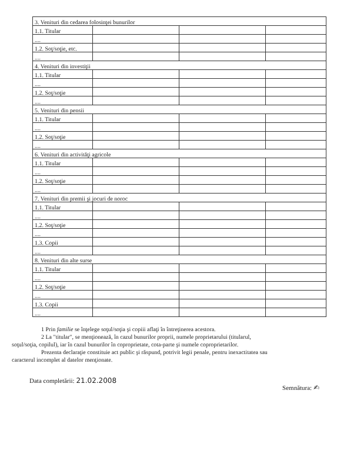| 3. Venituri din cedarea folosinţei bunurilor | | | |
| 1.1. Titular | | | |
| .... | | | |
| 1.2. Soţ/soţie, etc. | | | |
| .... | | | |
| 4. Venituri din investiţii | | | |
| 1.1. Titular | | | |
| .... | | | |
| 1.2. Soţ/soţie | | | |
| .... | | | |
| 5. Venituri din pensii | | | |
| 1.1. Titular | | | |
| .... | | | |
| 1.2. Soţ/soţie | | | |
| .... | | | |
| 6. Venituri din activităţi agricole | | | |
| 1.1. Titular | | | |
| .... | | | |
| 1.2. Soţ/soţie | | | |
| .... | | | |
| 7. Venituri din premii şi jocuri de noroc | | | |
| 1.1. Titular | | | |
| .... | | | |
| 1.2. Soţ/soţie | | | |
| .... | | | |
| 1.3. Copii | | | |
| .... | | | |
| 8. Venituri din alte surse | | | |
| 1.1. Titular | | | |
| .... | | | |
| 1.2. Soţ/soţie | | | |
| .... | | | |
| 1.3. Copii | | | |
| .... | | | |
1 Prin familie se înţelege soţul/soţia şi copiii aflaţi în întreţinerea acestora.
2 La "titular", se menţionează, în cazul bunurilor proprii, numele proprietarului (titularul,
soţul/soţia, copilul), iar în cazul bunurilor în coproprietate, cota-parte şi numele coproprietarilor.
Prezenta declaraţie constituie act public şi răspund, potrivit legii penale, pentru inexactitatea sau
caracterul incomplet al datelor menţionate.
Data completării: 21.02.2008
Semnătura: ✍